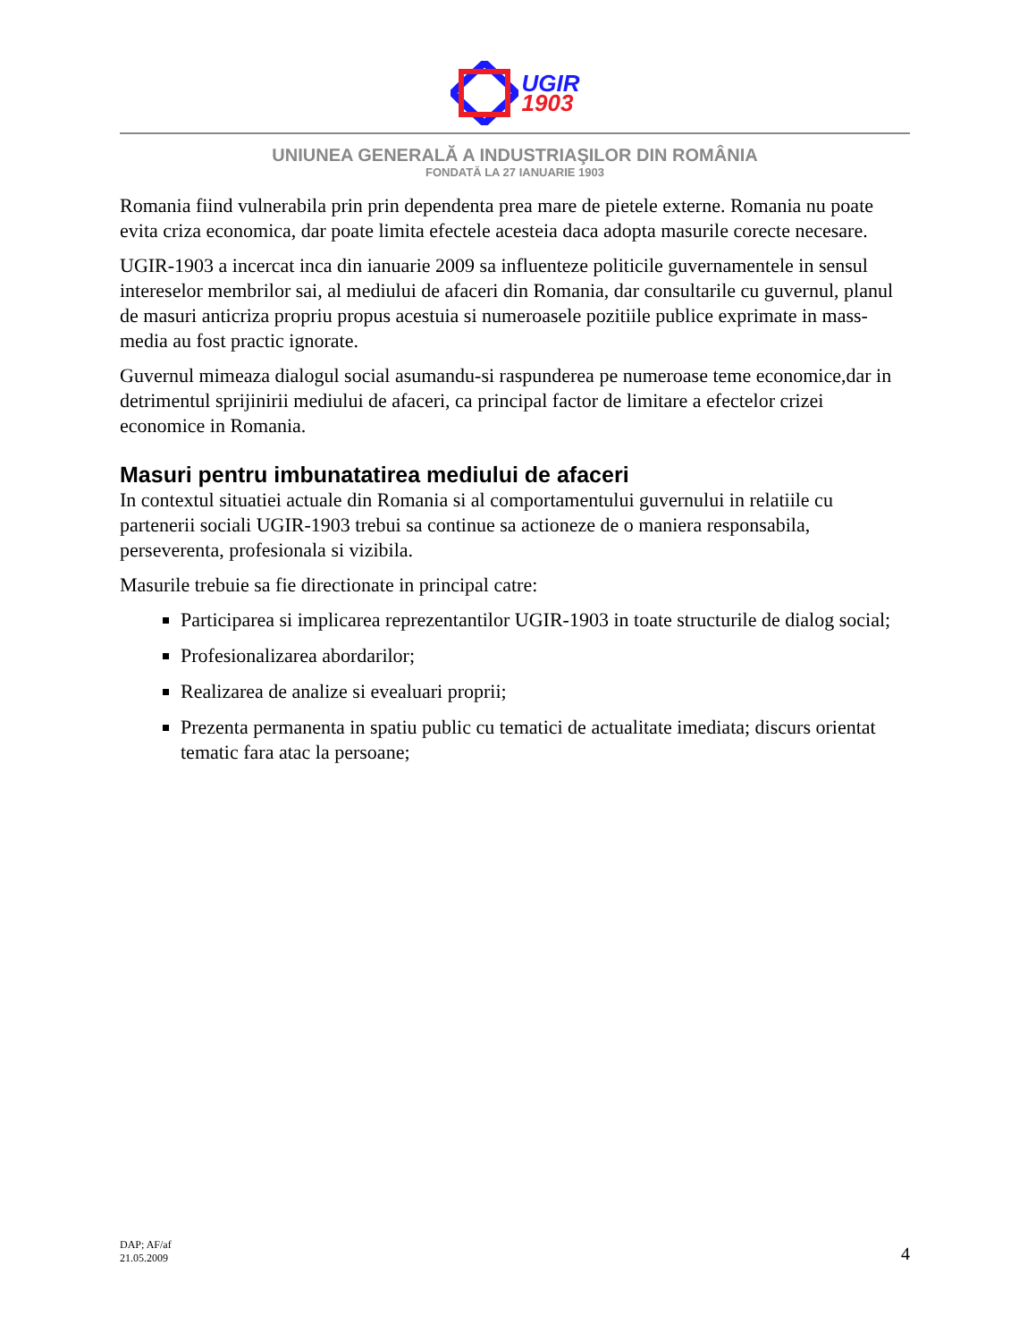UGIR
1903
UNIUNEA GENERALĂ A INDUSTRIAŞILOR DIN ROMÂNIA
FONDATĂ LA 27 IANUARIE 1903
Romania fiind vulnerabila prin prin dependenta prea mare de pietele externe. Romania nu poate evita criza economica, dar poate limita efectele acesteia daca adopta masurile corecte necesare.
UGIR-1903 a incercat inca din ianuarie 2009 sa influenteze politicile guvernamentele in sensul intereselor membrilor sai, al mediului de afaceri din Romania, dar consultarile cu guvernul, planul de masuri anticriza propriu propus acestuia si numeroasele pozitiile publice exprimate in mass-media au fost practic ignorate.
Guvernul mimeaza dialogul social asumandu-si raspunderea pe numeroase teme economice,dar in detrimentul sprijinirii mediului de afaceri, ca principal factor de limitare a efectelor crizei economice in Romania.
Masuri pentru imbunatatirea mediului de afaceri
In contextul situatiei actuale din Romania si al comportamentului guvernului in relatiile cu partenerii sociali UGIR-1903 trebui sa continue sa actioneze de o maniera responsabila, perseverenta, profesionala si vizibila.
Masurile trebuie sa fie directionate in principal catre:
Participarea si implicarea reprezentantilor UGIR-1903 in toate structurile de dialog social;
Profesionalizarea abordarilor;
Realizarea de analize si evealuari proprii;
Prezenta permanenta in spatiu public cu tematici de actualitate imediata; discurs orientat tematic fara atac la persoane;
DAP; AF/af
21.05.2009
4